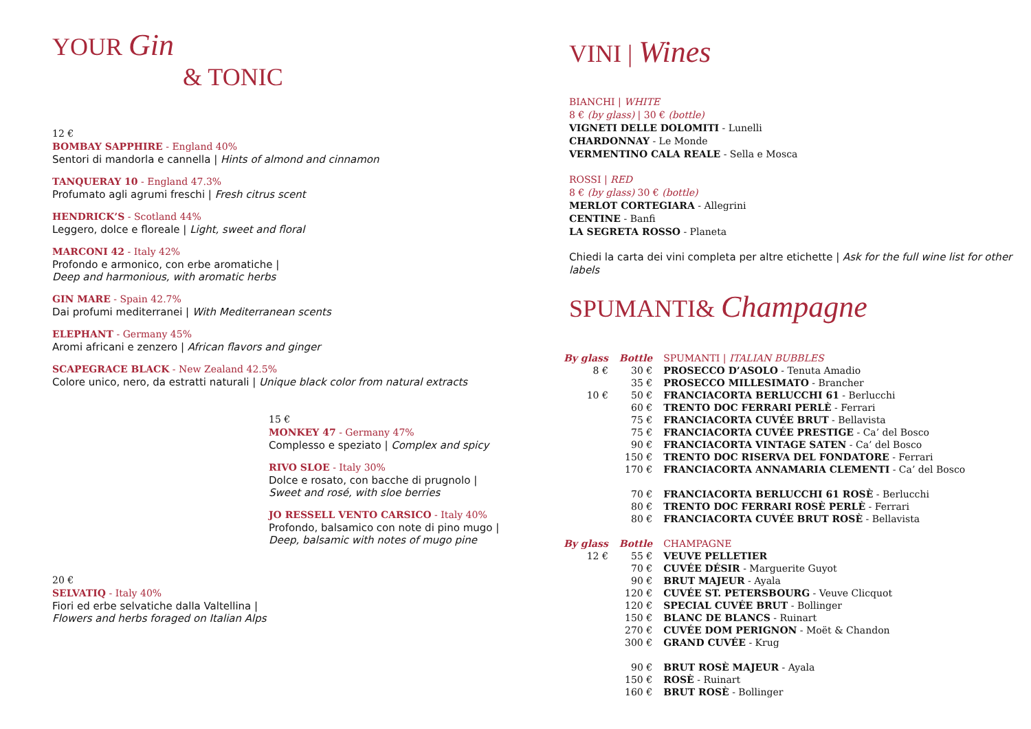YOUR Gin
& TONIC
12 €
BOMBAY SAPPHIRE - England 40%
Sentori di mandorla e cannella | Hints of almond and cinnamon
TANQUERAY 10 - England 47.3%
Profumato agli agrumi freschi | Fresh citrus scent
HENDRICK’S - Scotland 44%
Leggero, dolce e floreale | Light, sweet and floral
MARCONI 42 - Italy 42%
Profondo e armonico, con erbe aromatiche |
Deep and harmonious, with aromatic herbs
GIN MARE - Spain 42.7%
Dai profumi mediterranei | With Mediterranean scents
ELEPHANT - Germany 45%
Aromi africani e zenzero | African flavors and ginger
SCAPEGRACE BLACK - New Zealand 42.5%
Colore unico, nero, da estratti naturali | Unique black color from natural extracts
15 €
MONKEY 47 - Germany 47%
Complesso e speziato | Complex and spicy
RIVO SLOE - Italy 30%
Dolce e rosato, con bacche di prugnolo |
Sweet and rosé, with sloe berries
JO RESSELL VENTO CARSICO - Italy 40%
Profondo, balsamico con note di pino mugo |
Deep, balsamic with notes of mugo pine
20 €
SELVATIQ - Italy 40%
Fiori ed erbe selvatiche dalla Valtellina |
Flowers and herbs foraged on Italian Alps
VINI | Wines
BIANCHI | WHITE
8 € (by glass) | 30 € (bottle)
VIGNETI DELLE DOLOMITI - Lunelli
CHARDONNAY - Le Monde
VERMENTINO CALA REALE - Sella e Mosca
ROSSI | RED
8 € (by glass) 30 € (bottle)
MERLOT CORTEGIARA - Allegrini
CENTINE - Banfi
LA SEGRETA ROSSO - Planeta
Chiedi la carta dei vini completa per altre etichette | Ask for the full wine list for other labels
SPUMANTI& Champagne
| By glass | Bottle | SPUMANTI / ITALIAN BUBBLES |
| 8 € | 30 € | PROSECCO D’ASOLO - Tenuta Amadio |
| | 35 € | PROSECCO MILLESIMATO - Brancher |
| 10 € | 50 € | FRANCIACORTA BERLUCCHI 61 - Berlucchi |
| | 60 € | TRENTO DOC FERRARI PERLÈ - Ferrari |
| | 75 € | FRANCIACORTA CUVÉE BRUT - Bellavista |
| | 75 € | FRANCIACORTA CUVÉE PRESTIGE - Ca’ del Bosco |
| | 90 € | FRANCIACORTA VINTAGE SATEN - Ca’ del Bosco |
| | 150 € | TRENTO DOC RISERVA DEL FONDATORE - Ferrari |
| | 170 € | FRANCIACORTA ANNAMARIA CLEMENTI - Ca’ del Bosco |
| | 70 € | FRANCIACORTA BERLUCCHI 61 ROSÈ - Berlucchi |
| | 80 € | TRENTO DOC FERRARI ROSÈ PERLÈ - Ferrari |
| | 80 € | FRANCIACORTA CUVÉE BRUT ROSÈ - Bellavista |
| By glass | Bottle | CHAMPAGNE |
| 12 € | 55 € | VEUVE PELLETIER |
| | 70 € | CUVÉE DÉSIR - Marguerite Guyot |
| | 90 € | BRUT MAJEUR - Ayala |
| | 120 € | CUVÉE ST. PETERSBOURG - Veuve Clicquot |
| | 120 € | SPECIAL CUVÉE BRUT - Bollinger |
| | 150 € | BLANC DE BLANCS - Ruinart |
| | 270 € | CUVÉE DOM PERIGNON - Moët & Chandon |
| | 300 € | GRAND CUVÉE - Krug |
| | 90 € | BRUT ROSÈ MAJEUR - Ayala |
| | 150 € | ROSÈ - Ruinart |
| | 160 € | BRUT ROSÈ - Bollinger |